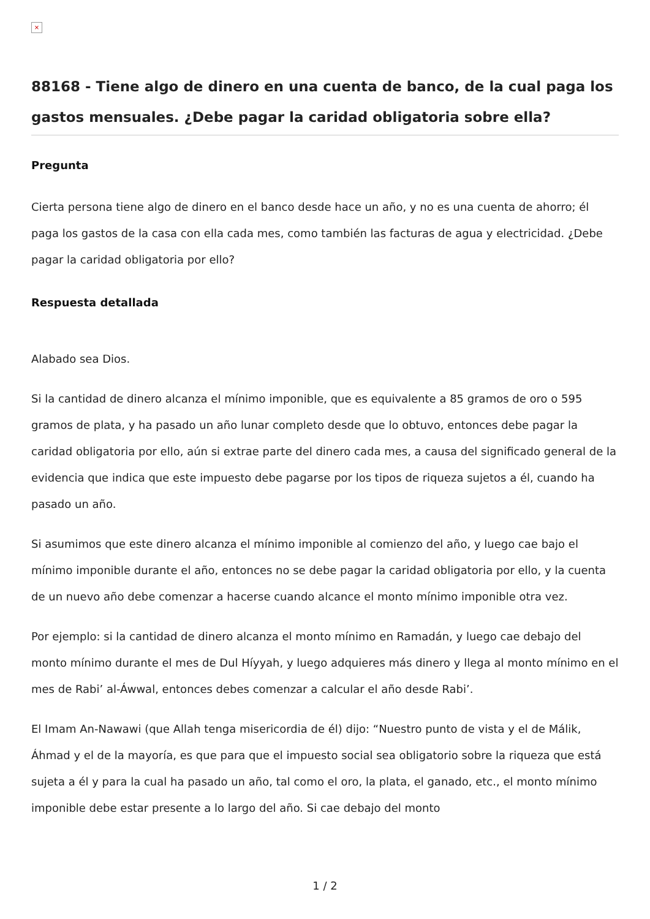×
88168 - Tiene algo de dinero en una cuenta de banco, de la cual paga los gastos mensuales. ¿Debe pagar la caridad obligatoria sobre ella?
Pregunta
Cierta persona tiene algo de dinero en el banco desde hace un año, y no es una cuenta de ahorro; él paga los gastos de la casa con ella cada mes, como también las facturas de agua y electricidad. ¿Debe pagar la caridad obligatoria por ello?
Respuesta detallada
Alabado sea Dios.
Si la cantidad de dinero alcanza el mínimo imponible, que es equivalente a 85 gramos de oro o 595 gramos de plata, y ha pasado un año lunar completo desde que lo obtuvo, entonces debe pagar la caridad obligatoria por ello, aún si extrae parte del dinero cada mes, a causa del significado general de la evidencia que indica que este impuesto debe pagarse por los tipos de riqueza sujetos a él, cuando ha pasado un año.
Si asumimos que este dinero alcanza el mínimo imponible al comienzo del año, y luego cae bajo el mínimo imponible durante el año, entonces no se debe pagar la caridad obligatoria por ello, y la cuenta de un nuevo año debe comenzar a hacerse cuando alcance el monto mínimo imponible otra vez.
Por ejemplo: si la cantidad de dinero alcanza el monto mínimo en Ramadán, y luego cae debajo del monto mínimo durante el mes de Dul Híyyah, y luego adquieres más dinero y llega al monto mínimo en el mes de Rabi’ al-Áwwal, entonces debes comenzar a calcular el año desde Rabi’.
El Imam An-Nawawi (que Allah tenga misericordia de él) dijo: “Nuestro punto de vista y el de Málik, Áhmad y el de la mayoría, es que para que el impuesto social sea obligatorio sobre la riqueza que está sujeta a él y para la cual ha pasado un año, tal como el oro, la plata, el ganado, etc., el monto mínimo imponible debe estar presente a lo largo del año. Si cae debajo del monto
1 / 2